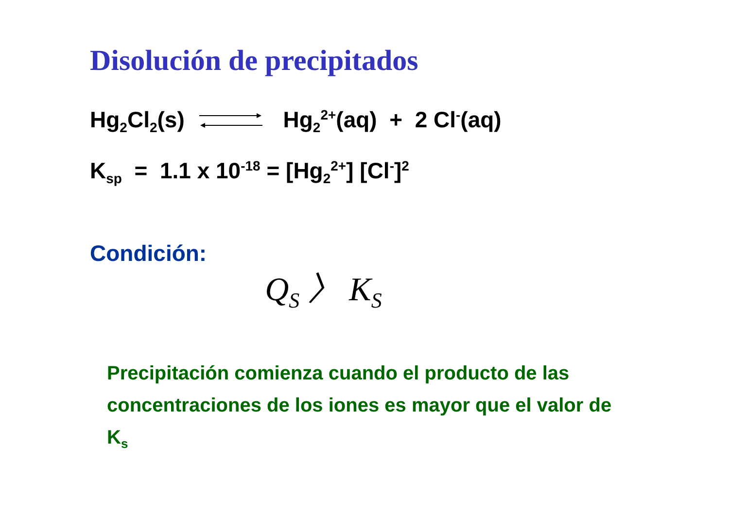Disolución de precipitados
Hg<sub>2</sub>Cl<sub>2</sub>(s) Hg<sub>2</sub><sup>2+</sup>(aq) + 2 Cl<sup>-</sup>(aq)
K<sub>sp</sub> = 1.1 x 10<sup>-18</sup> = [Hg<sub>2</sub><sup>2+</sup>] [Cl<sup>-</sup>]<sup>2</sup>
Condición:
Q<sub>S</sub> 〉 K<sub>S</sub>
Precipitación comienza cuando el producto de las concentraciones de los iones es mayor que el valor de K<sub>s</sub>